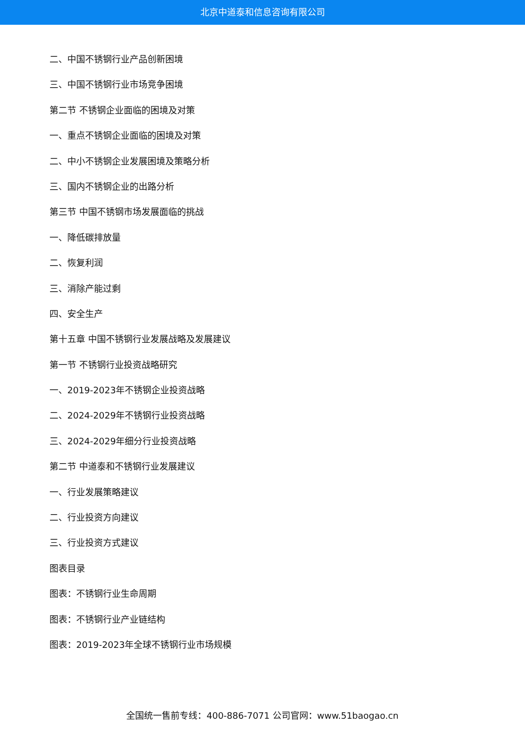北京中道泰和信息咨询有限公司
二、中国不锈钢行业产品创新困境
三、中国不锈钢行业市场竞争困境
第二节 不锈钢企业面临的困境及对策
一、重点不锈钢企业面临的困境及对策
二、中小不锈钢企业发展困境及策略分析
三、国内不锈钢企业的出路分析
第三节 中国不锈钢市场发展面临的挑战
一、降低碳排放量
二、恢复利润
三、消除产能过剩
四、安全生产
第十五章 中国不锈钢行业发展战略及发展建议
第一节 不锈钢行业投资战略研究
一、2019-2023年不锈钢企业投资战略
二、2024-2029年不锈钢行业投资战略
三、2024-2029年细分行业投资战略
第二节 中道泰和不锈钢行业发展建议
一、行业发展策略建议
二、行业投资方向建议
三、行业投资方式建议
图表目录
图表：不锈钢行业生命周期
图表：不锈钢行业产业链结构
图表：2019-2023年全球不锈钢行业市场规模
全国统一售前专线：400-886-7071 公司官网：www.51baogao.cn